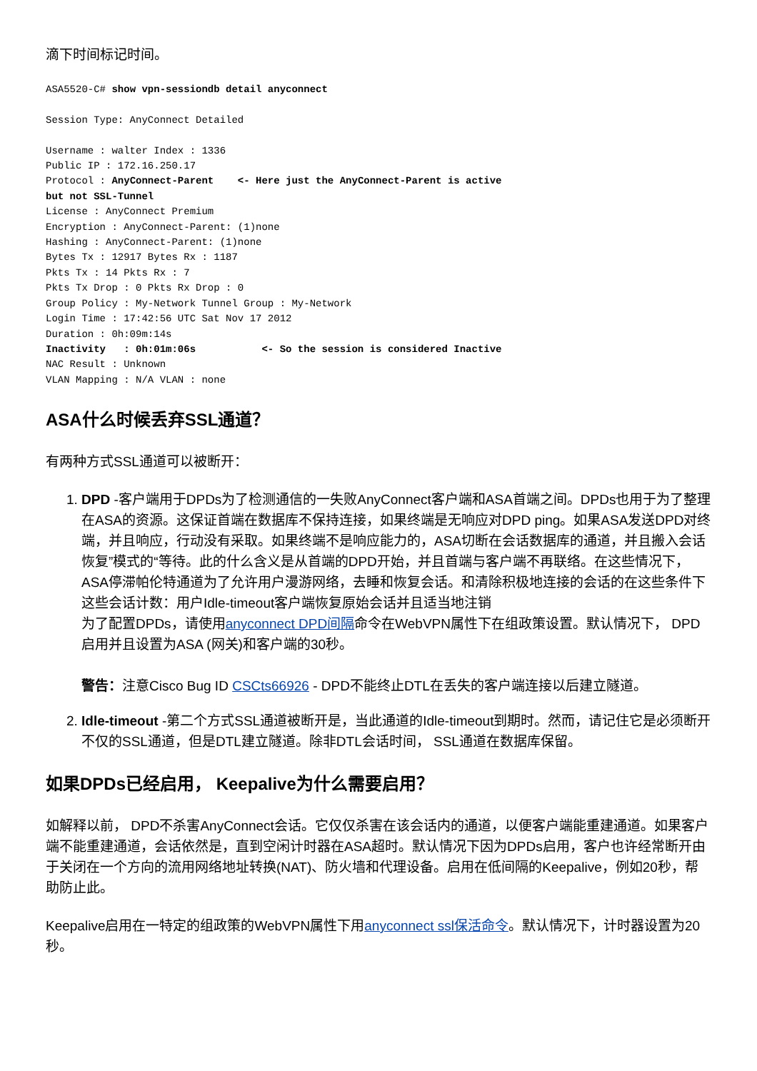滴下时间标记时间。
ASA5520-C# show vpn-sessiondb detail anyconnect

Session Type: AnyConnect Detailed

Username : walter Index : 1336
Public IP : 172.16.250.17
Protocol : AnyConnect-Parent    <- Here just the AnyConnect-Parent is active
but not SSL-Tunnel
License : AnyConnect Premium
Encryption : AnyConnect-Parent: (1)none
Hashing : AnyConnect-Parent: (1)none
Bytes Tx : 12917 Bytes Rx : 1187
Pkts Tx : 14 Pkts Rx : 7
Pkts Tx Drop : 0 Pkts Rx Drop : 0
Group Policy : My-Network Tunnel Group : My-Network
Login Time : 17:42:56 UTC Sat Nov 17 2012
Duration : 0h:09m:14s
Inactivity   : 0h:01m:06s           <- So the session is considered Inactive
NAC Result : Unknown
VLAN Mapping : N/A VLAN : none
ASA什么时候丢弃SSL通道？
有两种方式SSL通道可以被断开：
1. DPD -客户端用于DPDs为了检测通信的一失败AnyConnect客户端和ASA首端之间。DPDs也用于为了整理在ASA的资源。这保证首端在数据库不保持连接，如果终端是无响应对DPD ping。如果ASA发送DPD对终端，并且响应，行动没有采取。如果终端不是响应能力的，ASA切断在会话数据库的通道，并且搬入会话恢复”模式的“等待。此的什么含义是从首端的DPD开始，并且首端与客户端不再联络。在这些情况下， ASA停滞帕伦特通道为了允许用户漫游网络，去睡和恢复会话。和清除积极地连接的会话的在这些条件下这些会话计数：用户Idle-timeout客户端恢复原始会话并且适当地注销
为了配置DPDs，请使用anyconnect DPD间隔命令在WebVPN属性下在组政策设置。默认情况下， DPD启用并且设置为ASA (网关)和客户端的30秒。
警告：注意Cisco Bug ID CSCts66926 - DPD不能终止DTL在丢失的客户端连接以后建立隧道。
2. Idle-timeout -第二个方式SSL通道被断开是，当此通道的Idle-timeout到期时。然而，请记住它是必须断开不仅的SSL通道，但是DTL建立隧道。除非DTL会话时间， SSL通道在数据库保留。
如果DPDs已经启用， Keepalive为什么需要启用？
如解释以前， DPD不杀害AnyConnect会话。它仅仅杀害在该会话内的通道，以便客户端能重建通道。如果客户端不能重建通道，会话依然是，直到空闲计时器在ASA超时。默认情况下因为DPDs启用，客户也许经常断开由于关闭在一个方向的流用网络地址转换(NAT)、防火墙和代理设备。启用在低间隔的Keepalive，例如20秒，帮助防止此。
Keepalive启用在一特定的组政策的WebVPN属性下用anyconnect ssl保活命令。默认情况下，计时器设置为20秒。